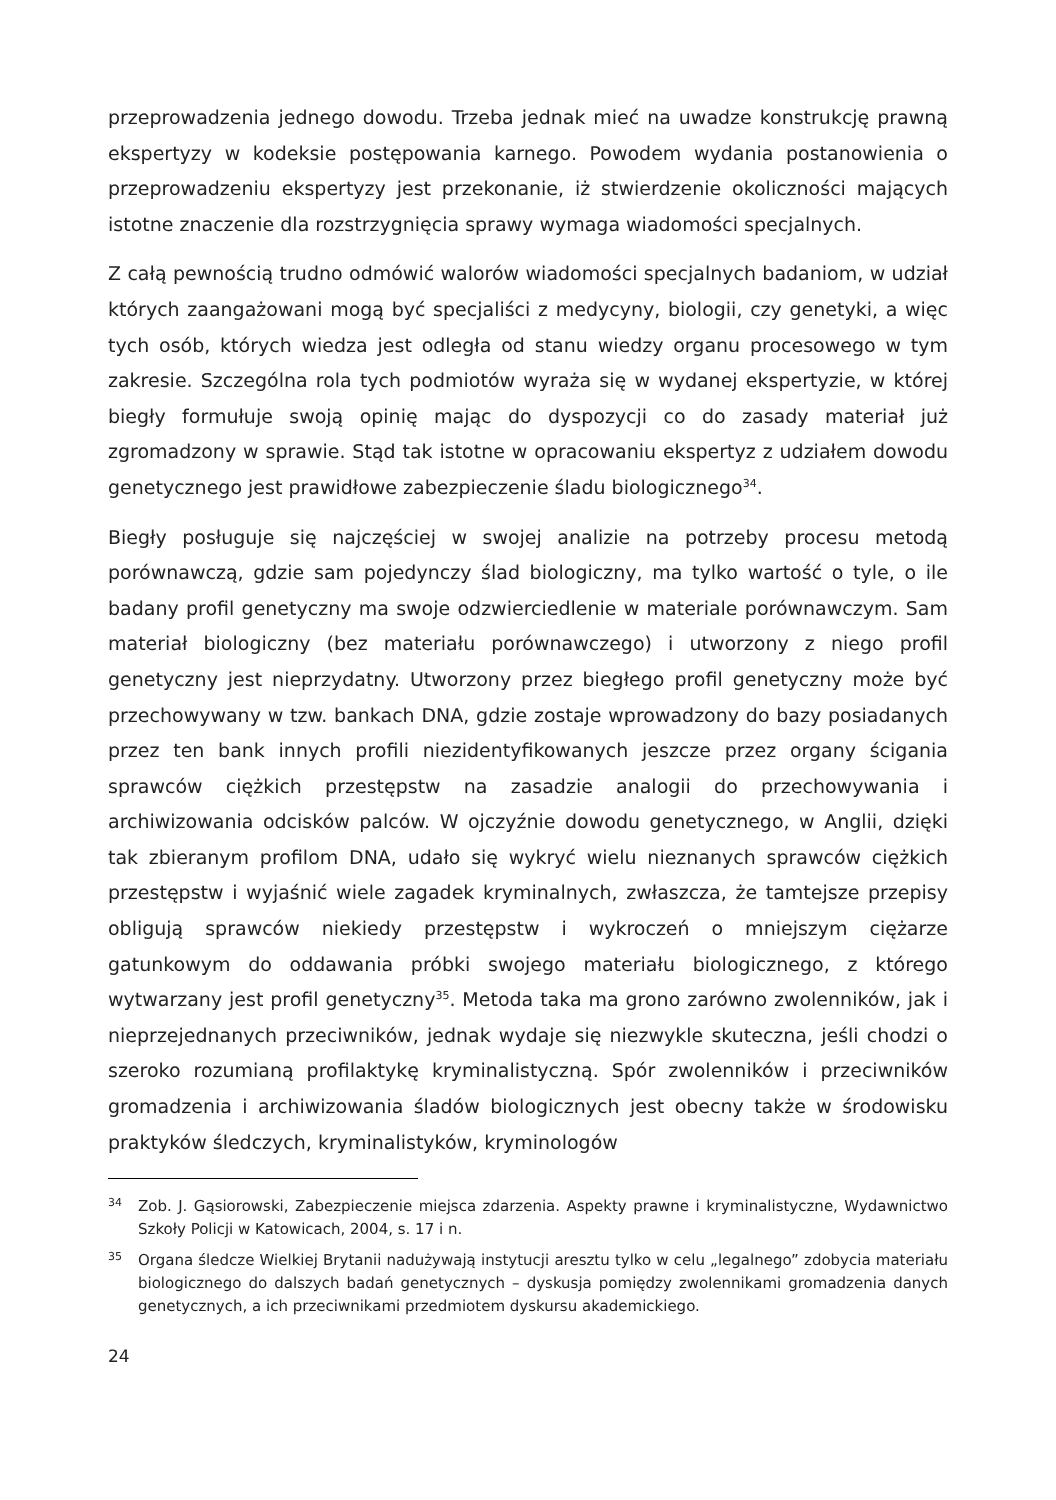przeprowadzenia jednego dowodu. Trzeba jednak mieć na uwadze konstrukcję prawną ekspertyzy w kodeksie postępowania karnego. Powodem wydania postanowienia o przeprowadzeniu ekspertyzy jest przekonanie, iż stwierdzenie okoliczności mających istotne znaczenie dla rozstrzygnięcia sprawy wymaga wiadomości specjalnych.
Z całą pewnością trudno odmówić walorów wiadomości specjalnych badaniom, w udział których zaangażowani mogą być specjaliści z medycyny, biologii, czy genetyki, a więc tych osób, których wiedza jest odległa od stanu wiedzy organu procesowego w tym zakresie. Szczególna rola tych podmiotów wyraża się w wydanej ekspertyzie, w której biegły formułuje swoją opinię mając do dyspozycji co do zasady materiał już zgromadzony w sprawie. Stąd tak istotne w opracowaniu ekspertyz z udziałem dowodu genetycznego jest prawidłowe zabezpieczenie śladu biologicznego<sup>34</sup>.
Biegły posługuje się najczęściej w swojej analizie na potrzeby procesu metodą porównawczą, gdzie sam pojedynczy ślad biologiczny, ma tylko wartość o tyle, o ile badany profil genetyczny ma swoje odzwierciedlenie w materiale porównawczym. Sam materiał biologiczny (bez materiału porównawczego) i utworzony z niego profil genetyczny jest nieprzydatny. Utworzony przez biegłego profil genetyczny może być przechowywany w tzw. bankach DNA, gdzie zostaje wprowadzony do bazy posiadanych przez ten bank innych profili niezidentyfikowanych jeszcze przez organy ścigania sprawców ciężkich przestępstw na zasadzie analogii do przechowywania i archiwizowania odcisków palców. W ojczyźnie dowodu genetycznego, w Anglii, dzięki tak zbieranym profilom DNA, udało się wykryć wielu nieznanych sprawców ciężkich przestępstw i wyjaśnić wiele zagadek kryminalnych, zwłaszcza, że tamtejsze przepisy obligują sprawców niekiedy przestępstw i wykroczeń o mniejszym ciężarze gatunkowym do oddawania próbki swojego materiału biologicznego, z którego wytwarzany jest profil genetyczny<sup>35</sup>. Metoda taka ma grono zarówno zwolenników, jak i nieprzejednanych przeciwników, jednak wydaje się niezwykle skuteczna, jeśli chodzi o szeroko rozumianą profilaktykę kryminalistyczną. Spór zwolenników i przeciwników gromadzenia i archiwizowania śladów biologicznych jest obecny także w środowisku praktyków śledczych, kryminalistyków, kryminologów
34 Zob. J. Gąsiorowski, Zabezpieczenie miejsca zdarzenia. Aspekty prawne i kryminalistyczne, Wydawnictwo Szkoły Policji w Katowicach, 2004, s. 17 i n.
35 Organa śledcze Wielkiej Brytanii nadużywają instytucji aresztu tylko w celu „legalnego” zdobycia materiału biologicznego do dalszych badań genetycznych – dyskusja pomiędzy zwolennikami gromadzenia danych genetycznych, a ich przeciwnikami przedmiotem dyskursu akademickiego.
24